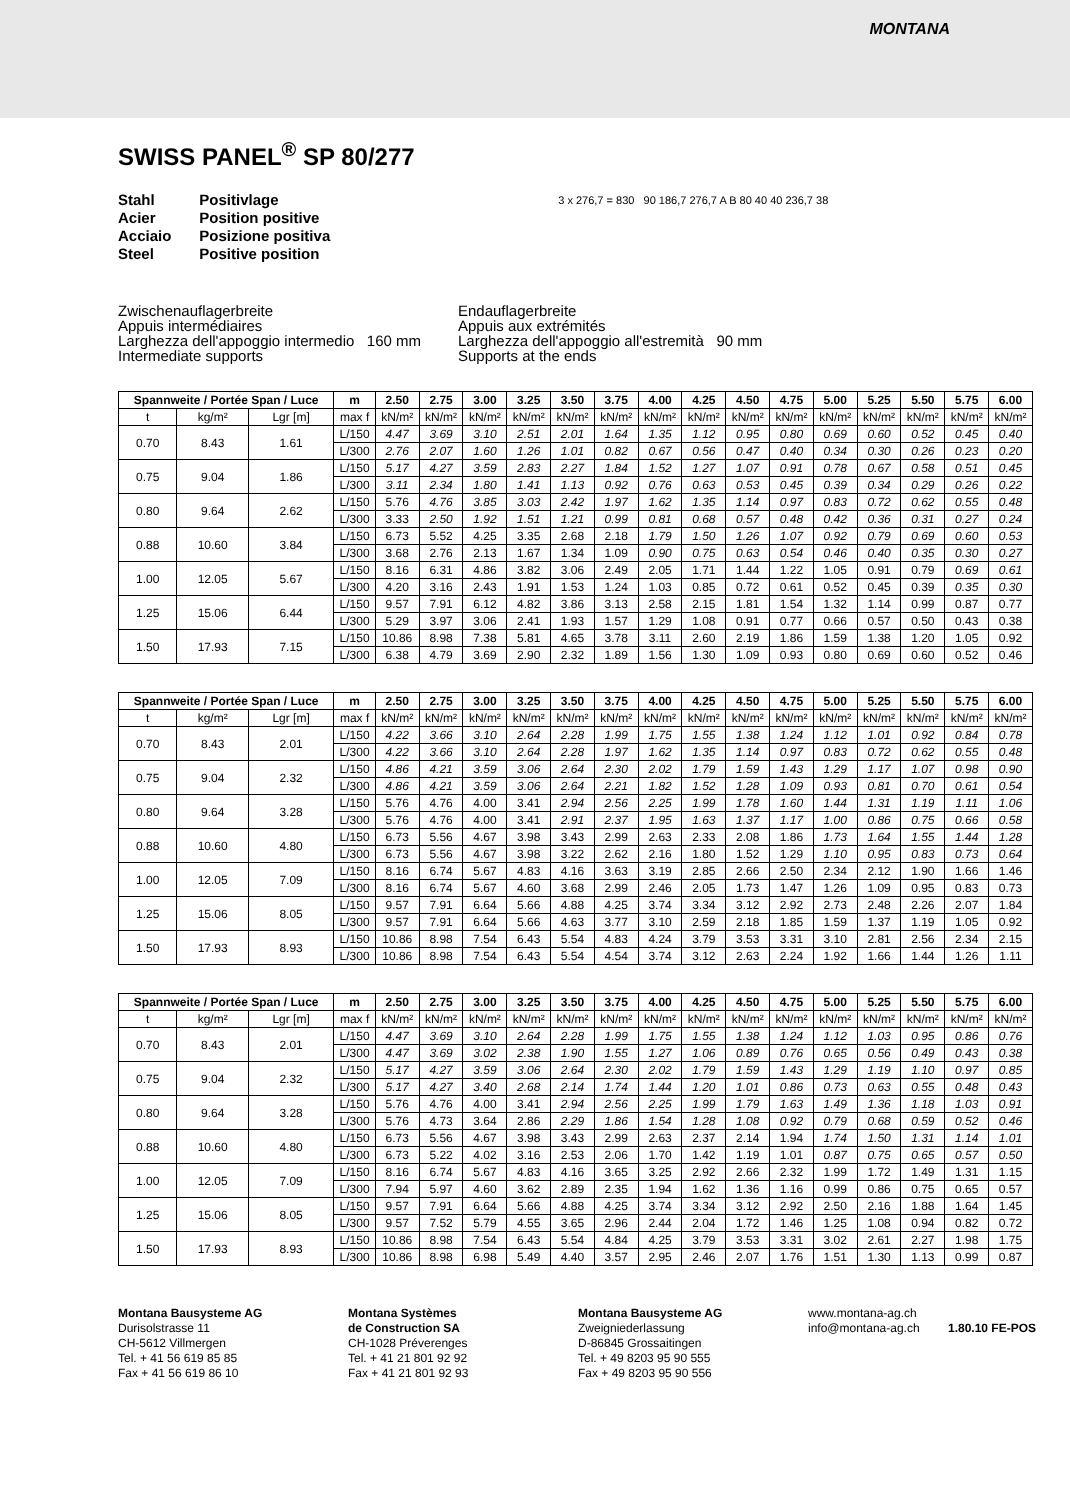MONTANA
SWISS PANEL<sup>®</sup> SP 80/277
Stahl
Acier
Acciaio
Steel
Positivlage
Position positive
Posizione positiva
Positive position
3 x 276,7 = 830 90 186,7 276,7 A B 80 40 40 236,7 38
Zwischenauflagerbreite
Appuis intermédiaires
Larghezza dell'appoggio intermedio 160 mm
Intermediate supports
Endauflagerbreite
Appuis aux extrémités
Larghezza dell'appoggio all'estremità 90 mm
Supports at the ends
| Spannweite / Portée Span / Luce | | | m | 2.50 | 2.75 | 3.00 | 3.25 | 3.50 | 3.75 | 4.00 | 4.25 | 4.50 | 4.75 | 5.00 | 5.25 | 5.50 | 5.75 | 6.00 |
| --- | --- | --- | --- | --- | --- | --- | --- | --- | --- | --- | --- | --- | --- | --- | --- | --- | --- | --- |
| t | kg/m² | Lgr [m] | max f | kN/m² | kN/m² | kN/m² | kN/m² | kN/m² | kN/m² | kN/m² | kN/m² | kN/m² | kN/m² | kN/m² | kN/m² | kN/m² | kN/m² | kN/m² |
| 0.70 | 8.43 | 1.61 | L/150 | 4.47 | 3.69 | 3.10 | 2.51 | 2.01 | 1.64 | 1.35 | 1.12 | 0.95 | 0.80 | 0.69 | 0.60 | 0.52 | 0.45 | 0.40 |
| | | | L/300 | 2.76 | 2.07 | 1.60 | 1.26 | 1.01 | 0.82 | 0.67 | 0.56 | 0.47 | 0.40 | 0.34 | 0.30 | 0.26 | 0.23 | 0.20 |
| 0.75 | 9.04 | 1.86 | L/150 | 5.17 | 4.27 | 3.59 | 2.83 | 2.27 | 1.84 | 1.52 | 1.27 | 1.07 | 0.91 | 0.78 | 0.67 | 0.58 | 0.51 | 0.45 |
| | | | L/300 | 3.11 | 2.34 | 1.80 | 1.41 | 1.13 | 0.92 | 0.76 | 0.63 | 0.53 | 0.45 | 0.39 | 0.34 | 0.29 | 0.26 | 0.22 |
| 0.80 | 9.64 | 2.62 | L/150 | 5.76 | 4.76 | 3.85 | 3.03 | 2.42 | 1.97 | 1.62 | 1.35 | 1.14 | 0.97 | 0.83 | 0.72 | 0.62 | 0.55 | 0.48 |
| | | | L/300 | 3.33 | 2.50 | 1.92 | 1.51 | 1.21 | 0.99 | 0.81 | 0.68 | 0.57 | 0.48 | 0.42 | 0.36 | 0.31 | 0.27 | 0.24 |
| 0.88 | 10.60 | 3.84 | L/150 | 6.73 | 5.52 | 4.25 | 3.35 | 2.68 | 2.18 | 1.79 | 1.50 | 1.26 | 1.07 | 0.92 | 0.79 | 0.69 | 0.60 | 0.53 |
| | | | L/300 | 3.68 | 2.76 | 2.13 | 1.67 | 1.34 | 1.09 | 0.90 | 0.75 | 0.63 | 0.54 | 0.46 | 0.40 | 0.35 | 0.30 | 0.27 |
| 1.00 | 12.05 | 5.67 | L/150 | 8.16 | 6.31 | 4.86 | 3.82 | 3.06 | 2.49 | 2.05 | 1.71 | 1.44 | 1.22 | 1.05 | 0.91 | 0.79 | 0.69 | 0.61 |
| | | | L/300 | 4.20 | 3.16 | 2.43 | 1.91 | 1.53 | 1.24 | 1.03 | 0.85 | 0.72 | 0.61 | 0.52 | 0.45 | 0.39 | 0.35 | 0.30 |
| 1.25 | 15.06 | 6.44 | L/150 | 9.57 | 7.91 | 6.12 | 4.82 | 3.86 | 3.13 | 2.58 | 2.15 | 1.81 | 1.54 | 1.32 | 1.14 | 0.99 | 0.87 | 0.77 |
| | | | L/300 | 5.29 | 3.97 | 3.06 | 2.41 | 1.93 | 1.57 | 1.29 | 1.08 | 0.91 | 0.77 | 0.66 | 0.57 | 0.50 | 0.43 | 0.38 |
| 1.50 | 17.93 | 7.15 | L/150 | 10.86 | 8.98 | 7.38 | 5.81 | 4.65 | 3.78 | 3.11 | 2.60 | 2.19 | 1.86 | 1.59 | 1.38 | 1.20 | 1.05 | 0.92 |
| | | | L/300 | 6.38 | 4.79 | 3.69 | 2.90 | 2.32 | 1.89 | 1.56 | 1.30 | 1.09 | 0.93 | 0.80 | 0.69 | 0.60 | 0.52 | 0.46 |
| Spannweite / Portée Span / Luce | | | m | 2.50 | 2.75 | 3.00 | 3.25 | 3.50 | 3.75 | 4.00 | 4.25 | 4.50 | 4.75 | 5.00 | 5.25 | 5.50 | 5.75 | 6.00 |
| --- | --- | --- | --- | --- | --- | --- | --- | --- | --- | --- | --- | --- | --- | --- | --- | --- | --- | --- |
| t | kg/m² | Lgr [m] | max f | kN/m² | kN/m² | kN/m² | kN/m² | kN/m² | kN/m² | kN/m² | kN/m² | kN/m² | kN/m² | kN/m² | kN/m² | kN/m² | kN/m² | kN/m² |
| 0.70 | 8.43 | 2.01 | L/150 | 4.22 | 3.66 | 3.10 | 2.64 | 2.28 | 1.99 | 1.75 | 1.55 | 1.38 | 1.24 | 1.12 | 1.01 | 0.92 | 0.84 | 0.78 |
| | | | L/300 | 4.22 | 3.66 | 3.10 | 2.64 | 2.28 | 1.97 | 1.62 | 1.35 | 1.14 | 0.97 | 0.83 | 0.72 | 0.62 | 0.55 | 0.48 |
| 0.75 | 9.04 | 2.32 | L/150 | 4.86 | 4.21 | 3.59 | 3.06 | 2.64 | 2.30 | 2.02 | 1.79 | 1.59 | 1.43 | 1.29 | 1.17 | 1.07 | 0.98 | 0.90 |
| | | | L/300 | 4.86 | 4.21 | 3.59 | 3.06 | 2.64 | 2.21 | 1.82 | 1.52 | 1.28 | 1.09 | 0.93 | 0.81 | 0.70 | 0.61 | 0.54 |
| 0.80 | 9.64 | 3.28 | L/150 | 5.76 | 4.76 | 4.00 | 3.41 | 2.94 | 2.56 | 2.25 | 1.99 | 1.78 | 1.60 | 1.44 | 1.31 | 1.19 | 1.11 | 1.06 |
| | | | L/300 | 5.76 | 4.76 | 4.00 | 3.41 | 2.91 | 2.37 | 1.95 | 1.63 | 1.37 | 1.17 | 1.00 | 0.86 | 0.75 | 0.66 | 0.58 |
| 0.88 | 10.60 | 4.80 | L/150 | 6.73 | 5.56 | 4.67 | 3.98 | 3.43 | 2.99 | 2.63 | 2.33 | 2.08 | 1.86 | 1.73 | 1.64 | 1.55 | 1.44 | 1.28 |
| | | | L/300 | 6.73 | 5.56 | 4.67 | 3.98 | 3.22 | 2.62 | 2.16 | 1.80 | 1.52 | 1.29 | 1.10 | 0.95 | 0.83 | 0.73 | 0.64 |
| 1.00 | 12.05 | 7.09 | L/150 | 8.16 | 6.74 | 5.67 | 4.83 | 4.16 | 3.63 | 3.19 | 2.85 | 2.66 | 2.50 | 2.34 | 2.12 | 1.90 | 1.66 | 1.46 |
| | | | L/300 | 8.16 | 6.74 | 5.67 | 4.60 | 3.68 | 2.99 | 2.46 | 2.05 | 1.73 | 1.47 | 1.26 | 1.09 | 0.95 | 0.83 | 0.73 |
| 1.25 | 15.06 | 8.05 | L/150 | 9.57 | 7.91 | 6.64 | 5.66 | 4.88 | 4.25 | 3.74 | 3.34 | 3.12 | 2.92 | 2.73 | 2.48 | 2.26 | 2.07 | 1.84 |
| | | | L/300 | 9.57 | 7.91 | 6.64 | 5.66 | 4.63 | 3.77 | 3.10 | 2.59 | 2.18 | 1.85 | 1.59 | 1.37 | 1.19 | 1.05 | 0.92 |
| 1.50 | 17.93 | 8.93 | L/150 | 10.86 | 8.98 | 7.54 | 6.43 | 5.54 | 4.83 | 4.24 | 3.79 | 3.53 | 3.31 | 3.10 | 2.81 | 2.56 | 2.34 | 2.15 |
| | | | L/300 | 10.86 | 8.98 | 7.54 | 6.43 | 5.54 | 4.54 | 3.74 | 3.12 | 2.63 | 2.24 | 1.92 | 1.66 | 1.44 | 1.26 | 1.11 |
| Spannweite / Portée Span / Luce | | | m | 2.50 | 2.75 | 3.00 | 3.25 | 3.50 | 3.75 | 4.00 | 4.25 | 4.50 | 4.75 | 5.00 | 5.25 | 5.50 | 5.75 | 6.00 |
| --- | --- | --- | --- | --- | --- | --- | --- | --- | --- | --- | --- | --- | --- | --- | --- | --- | --- | --- |
| t | kg/m² | Lgr [m] | max f | kN/m² | kN/m² | kN/m² | kN/m² | kN/m² | kN/m² | kN/m² | kN/m² | kN/m² | kN/m² | kN/m² | kN/m² | kN/m² | kN/m² | kN/m² |
| 0.70 | 8.43 | 2.01 | L/150 | 4.47 | 3.69 | 3.10 | 2.64 | 2.28 | 1.99 | 1.75 | 1.55 | 1.38 | 1.24 | 1.12 | 1.03 | 0.95 | 0.86 | 0.76 |
| | | | L/300 | 4.47 | 3.69 | 3.02 | 2.38 | 1.90 | 1.55 | 1.27 | 1.06 | 0.89 | 0.76 | 0.65 | 0.56 | 0.49 | 0.43 | 0.38 |
| 0.75 | 9.04 | 2.32 | L/150 | 5.17 | 4.27 | 3.59 | 3.06 | 2.64 | 2.30 | 2.02 | 1.79 | 1.59 | 1.43 | 1.29 | 1.19 | 1.10 | 0.97 | 0.85 |
| | | | L/300 | 5.17 | 4.27 | 3.40 | 2.68 | 2.14 | 1.74 | 1.44 | 1.20 | 1.01 | 0.86 | 0.73 | 0.63 | 0.55 | 0.48 | 0.43 |
| 0.80 | 9.64 | 3.28 | L/150 | 5.76 | 4.76 | 4.00 | 3.41 | 2.94 | 2.56 | 2.25 | 1.99 | 1.79 | 1.63 | 1.49 | 1.36 | 1.18 | 1.03 | 0.91 |
| | | | L/300 | 5.76 | 4.73 | 3.64 | 2.86 | 2.29 | 1.86 | 1.54 | 1.28 | 1.08 | 0.92 | 0.79 | 0.68 | 0.59 | 0.52 | 0.46 |
| 0.88 | 10.60 | 4.80 | L/150 | 6.73 | 5.56 | 4.67 | 3.98 | 3.43 | 2.99 | 2.63 | 2.37 | 2.14 | 1.94 | 1.74 | 1.50 | 1.31 | 1.14 | 1.01 |
| | | | L/300 | 6.73 | 5.22 | 4.02 | 3.16 | 2.53 | 2.06 | 1.70 | 1.42 | 1.19 | 1.01 | 0.87 | 0.75 | 0.65 | 0.57 | 0.50 |
| 1.00 | 12.05 | 7.09 | L/150 | 8.16 | 6.74 | 5.67 | 4.83 | 4.16 | 3.65 | 3.25 | 2.92 | 2.66 | 2.32 | 1.99 | 1.72 | 1.49 | 1.31 | 1.15 |
| | | | L/300 | 7.94 | 5.97 | 4.60 | 3.62 | 2.89 | 2.35 | 1.94 | 1.62 | 1.36 | 1.16 | 0.99 | 0.86 | 0.75 | 0.65 | 0.57 |
| 1.25 | 15.06 | 8.05 | L/150 | 9.57 | 7.91 | 6.64 | 5.66 | 4.88 | 4.25 | 3.74 | 3.34 | 3.12 | 2.92 | 2.50 | 2.16 | 1.88 | 1.64 | 1.45 |
| | | | L/300 | 9.57 | 7.52 | 5.79 | 4.55 | 3.65 | 2.96 | 2.44 | 2.04 | 1.72 | 1.46 | 1.25 | 1.08 | 0.94 | 0.82 | 0.72 |
| 1.50 | 17.93 | 8.93 | L/150 | 10.86 | 8.98 | 7.54 | 6.43 | 5.54 | 4.84 | 4.25 | 3.79 | 3.53 | 3.31 | 3.02 | 2.61 | 2.27 | 1.98 | 1.75 |
| | | | L/300 | 10.86 | 8.98 | 6.98 | 5.49 | 4.40 | 3.57 | 2.95 | 2.46 | 2.07 | 1.76 | 1.51 | 1.30 | 1.13 | 0.99 | 0.87 |
Montana Bausysteme AG
Durisolstrasse 11
CH-5612 Villmergen
Tel. + 41 56 619 85 85
Fax + 41 56 619 86 10
Montana Systèmes
de Construction SA
CH-1028 Préverenges
Tel. + 41 21 801 92 92
Fax + 41 21 801 92 93
Montana Bausysteme AG
Zweigniederlassung
D-86845 Grossaitingen
Tel. + 49 8203 95 90 555
Fax + 49 8203 95 90 556
www.montana-ag.ch
info@montana-ag.ch
1.80.10 FE-POS